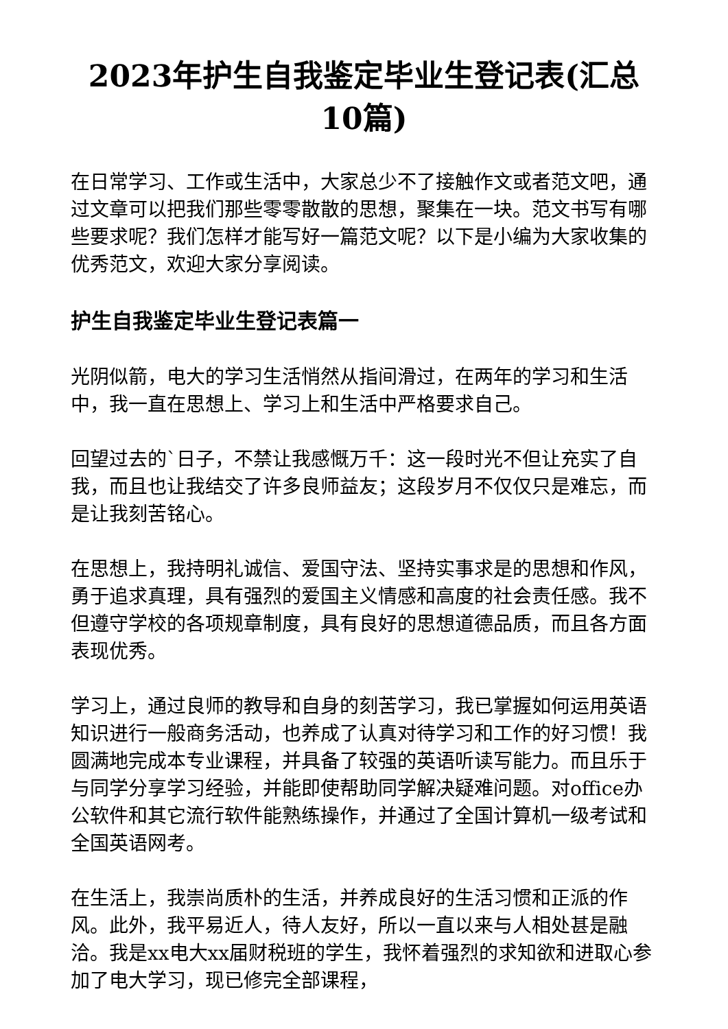2023年护生自我鉴定毕业生登记表(汇总10篇)
在日常学习、工作或生活中，大家总少不了接触作文或者范文吧，通过文章可以把我们那些零零散散的思想，聚集在一块。范文书写有哪些要求呢？我们怎样才能写好一篇范文呢？以下是小编为大家收集的优秀范文，欢迎大家分享阅读。
护生自我鉴定毕业生登记表篇一
光阴似箭，电大的学习生活悄然从指间滑过，在两年的学习和生活中，我一直在思想上、学习上和生活中严格要求自己。
回望过去的`日子，不禁让我感慨万千：这一段时光不但让充实了自我，而且也让我结交了许多良师益友；这段岁月不仅仅只是难忘，而是让我刻苦铭心。
在思想上，我持明礼诚信、爱国守法、坚持实事求是的思想和作风，勇于追求真理，具有强烈的爱国主义情感和高度的社会责任感。我不但遵守学校的各项规章制度，具有良好的思想道德品质，而且各方面表现优秀。
学习上，通过良师的教导和自身的刻苦学习，我已掌握如何运用英语知识进行一般商务活动，也养成了认真对待学习和工作的好习惯！我圆满地完成本专业课程，并具备了较强的英语听读写能力。而且乐于与同学分享学习经验，并能即使帮助同学解决疑难问题。对office办公软件和其它流行软件能熟练操作，并通过了全国计算机一级考试和全国英语网考。
在生活上，我崇尚质朴的生活，并养成良好的生活习惯和正派的作风。此外，我平易近人，待人友好，所以一直以来与人相处甚是融洽。我是xx电大xx届财税班的学生，我怀着强烈的求知欲和进取心参加了电大学习，现已修完全部课程，